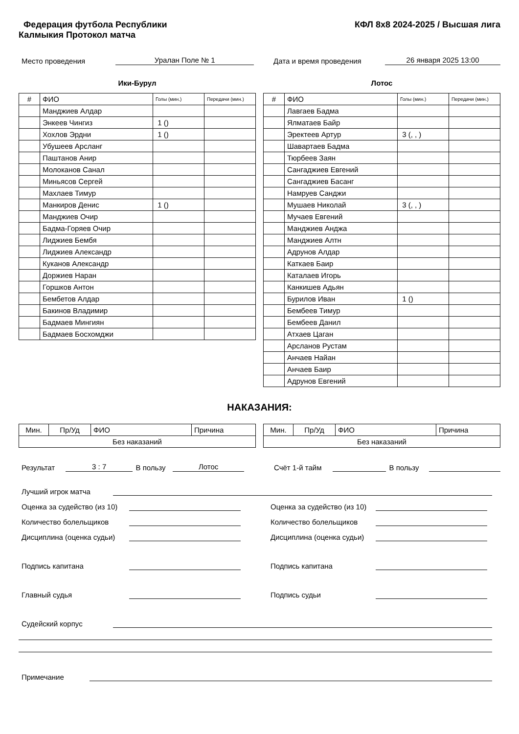Федерация футбола Республики Калмыкия Протокол матча
КФЛ 8х8 2024-2025 / Высшая лига
Место проведения Уралан Поле № 1 Дата и время проведения 26 января 2025 13:00
Ики-Бурул
| # | ФИО | Голы (мин.) | Передачи (мин.) |
| --- | --- | --- | --- |
| | Манджиев Алдар | | |
| | Энкеев Чингиз | 1 () | |
| | Хохлов Эрдни | 1 () | |
| | Убушеев Арсланг | | |
| | Паштанов Анир | | |
| | Молоканов Санал | | |
| | Миньясов Сергей | | |
| | Махлаев Тимур | | |
| | Манкиров Денис | 1 () | |
| | Манджиев Очир | | |
| | Бадма-Горяев Очир | | |
| | Лиджиев Бембя | | |
| | Лиджиев Александр | | |
| | Куканов Александр | | |
| | Доржиев Наран | | |
| | Горшков Антон | | |
| | Бембетов Алдар | | |
| | Бакинов Владимир | | |
| | Бадмаев Мингиян | | |
| | Бадмаев Босхомджи | | |
Лотос
| # | ФИО | Голы (мин.) | Передачи (мин.) |
| --- | --- | --- | --- |
| | Лавгаев Бадма | | |
| | Ялматаев Байр | | |
| | Эректеев Артур | 3 (, , ) | |
| | Шавартаев Бадма | | |
| | Тюрбеев Заян | | |
| | Сангаджиев Евгений | | |
| | Сангаджиев Басанг | | |
| | Намруев Санджи | | |
| | Мушаев Николай | 3 (, , ) | |
| | Мучаев Евгений | | |
| | Манджиев Анджа | | |
| | Манджиев Алтн | | |
| | Адрунов Алдар | | |
| | Каткаев Баир | | |
| | Каталаев Игорь | | |
| | Канкишев Адьян | | |
| | Бурилов Иван | 1 () | |
| | Бембеев Тимур | | |
| | Бембеев Данил | | |
| | Атхаев Цаган | | |
| | Арсланов Рустам | | |
| | Анчаев Найан | | |
| | Анчаев Баир | | |
| | Адрунов Евгений | | |
НАКАЗАНИЯ:
| Мин. | Пр/Уд | ФИО | Причина |
| Без наказаний | | | |
| Мин. | Пр/Уд | ФИО | Причина |
| Без наказаний | | | |
Результат 3 : 7 В пользу Лотос Счёт 1-й тайм В пользу
Лучший игрок матча
Оценка за судейство (из 10) Оценка за судейство (из 10)
Количество болельщиков Количество болельщиков
Дисциплина (оценка судьи) Дисциплина (оценка судьи)
Подпись капитана Подпись капитана
Главный судья Подпись судьи
Судейский корпус
Примечание